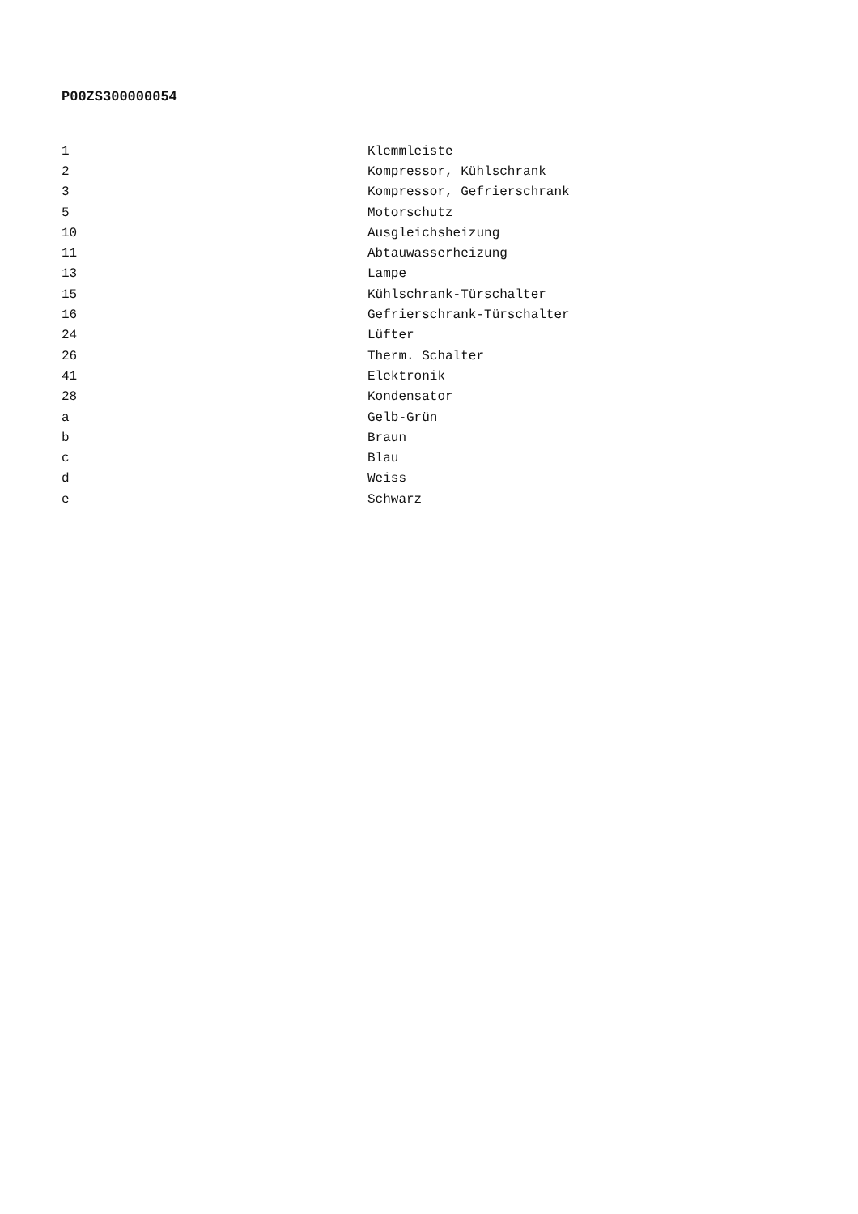P00ZS300000054
| 1 | Klemmleiste |
| 2 | Kompressor, Kühlschrank |
| 3 | Kompressor, Gefrierschrank |
| 5 | Motorschutz |
| 10 | Ausgleichsheizung |
| 11 | Abtauwasserheizung |
| 13 | Lampe |
| 15 | Kühlschrank-Türschalter |
| 16 | Gefrierschrank-Türschalter |
| 24 | Lüfter |
| 26 | Therm. Schalter |
| 41 | Elektronik |
| 28 | Kondensator |
| a | Gelb-Grün |
| b | Braun |
| c | Blau |
| d | Weiss |
| e | Schwarz |